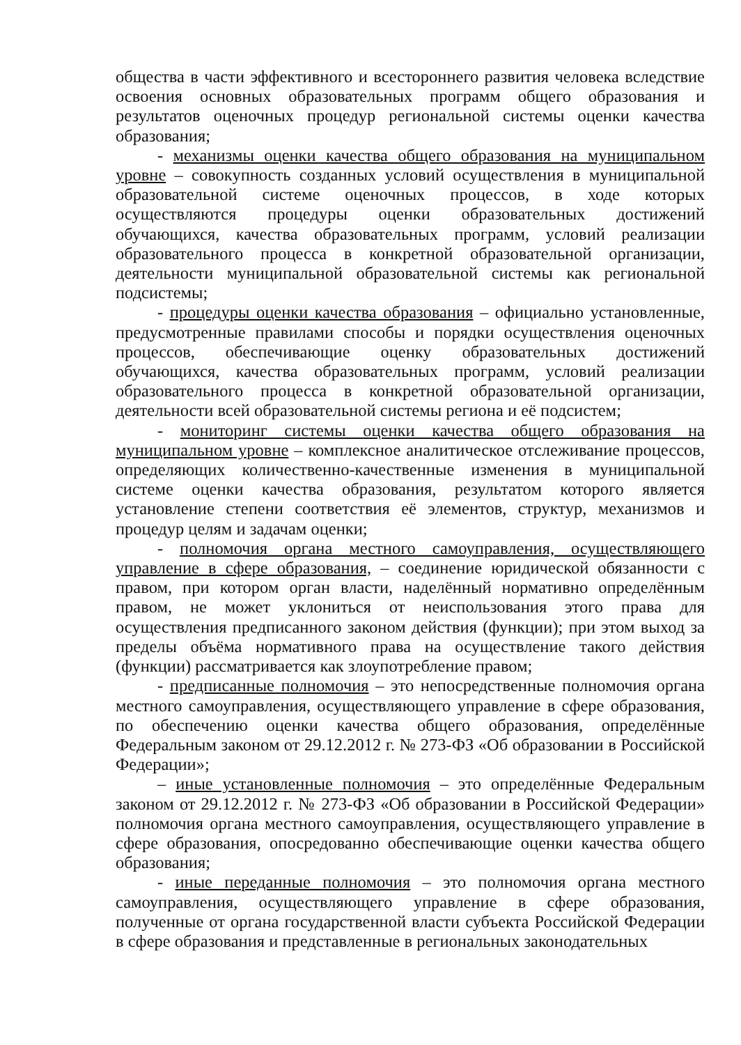общества в части эффективного и всестороннего развития человека вследствие освоения основных образовательных программ общего образования и результатов оценочных процедур региональной системы оценки качества образования;
- механизмы оценки качества общего образования на муниципальном уровне – совокупность созданных условий осуществления в муниципальной образовательной системе оценочных процессов, в ходе которых осуществляются процедуры оценки образовательных достижений обучающихся, качества образовательных программ, условий реализации образовательного процесса в конкретной образовательной организации, деятельности муниципальной образовательной системы как региональной подсистемы;
- процедуры оценки качества образования – официально установленные, предусмотренные правилами способы и порядки осуществления оценочных процессов, обеспечивающие оценку образовательных достижений обучающихся, качества образовательных программ, условий реализации образовательного процесса в конкретной образовательной организации, деятельности всей образовательной системы региона и её подсистем;
- мониторинг системы оценки качества общего образования на муниципальном уровне – комплексное аналитическое отслеживание процессов, определяющих количественно-качественные изменения в муниципальной системе оценки качества образования, результатом которого является установление степени соответствия её элементов, структур, механизмов и процедур целям и задачам оценки;
- полномочия органа местного самоуправления, осуществляющего управление в сфере образования, – соединение юридической обязанности с правом, при котором орган власти, наделённый нормативно определённым правом, не может уклониться от неиспользования этого права для осуществления предписанного законом действия (функции); при этом выход за пределы объёма нормативного права на осуществление такого действия (функции) рассматривается как злоупотребление правом;
- предписанные полномочия – это непосредственные полномочия органа местного самоуправления, осуществляющего управление в сфере образования, по обеспечению оценки качества общего образования, определённые Федеральным законом от 29.12.2012 г. № 273-ФЗ «Об образовании в Российской Федерации»;
– иные установленные полномочия – это определённые Федеральным законом от 29.12.2012 г. № 273-ФЗ «Об образовании в Российской Федерации» полномочия органа местного самоуправления, осуществляющего управление в сфере образования, опосредованно обеспечивающие оценки качества общего образования;
- иные переданные полномочия – это полномочия органа местного самоуправления, осуществляющего управление в сфере образования, полученные от органа государственной власти субъекта Российской Федерации в сфере образования и представленные в региональных законодательных